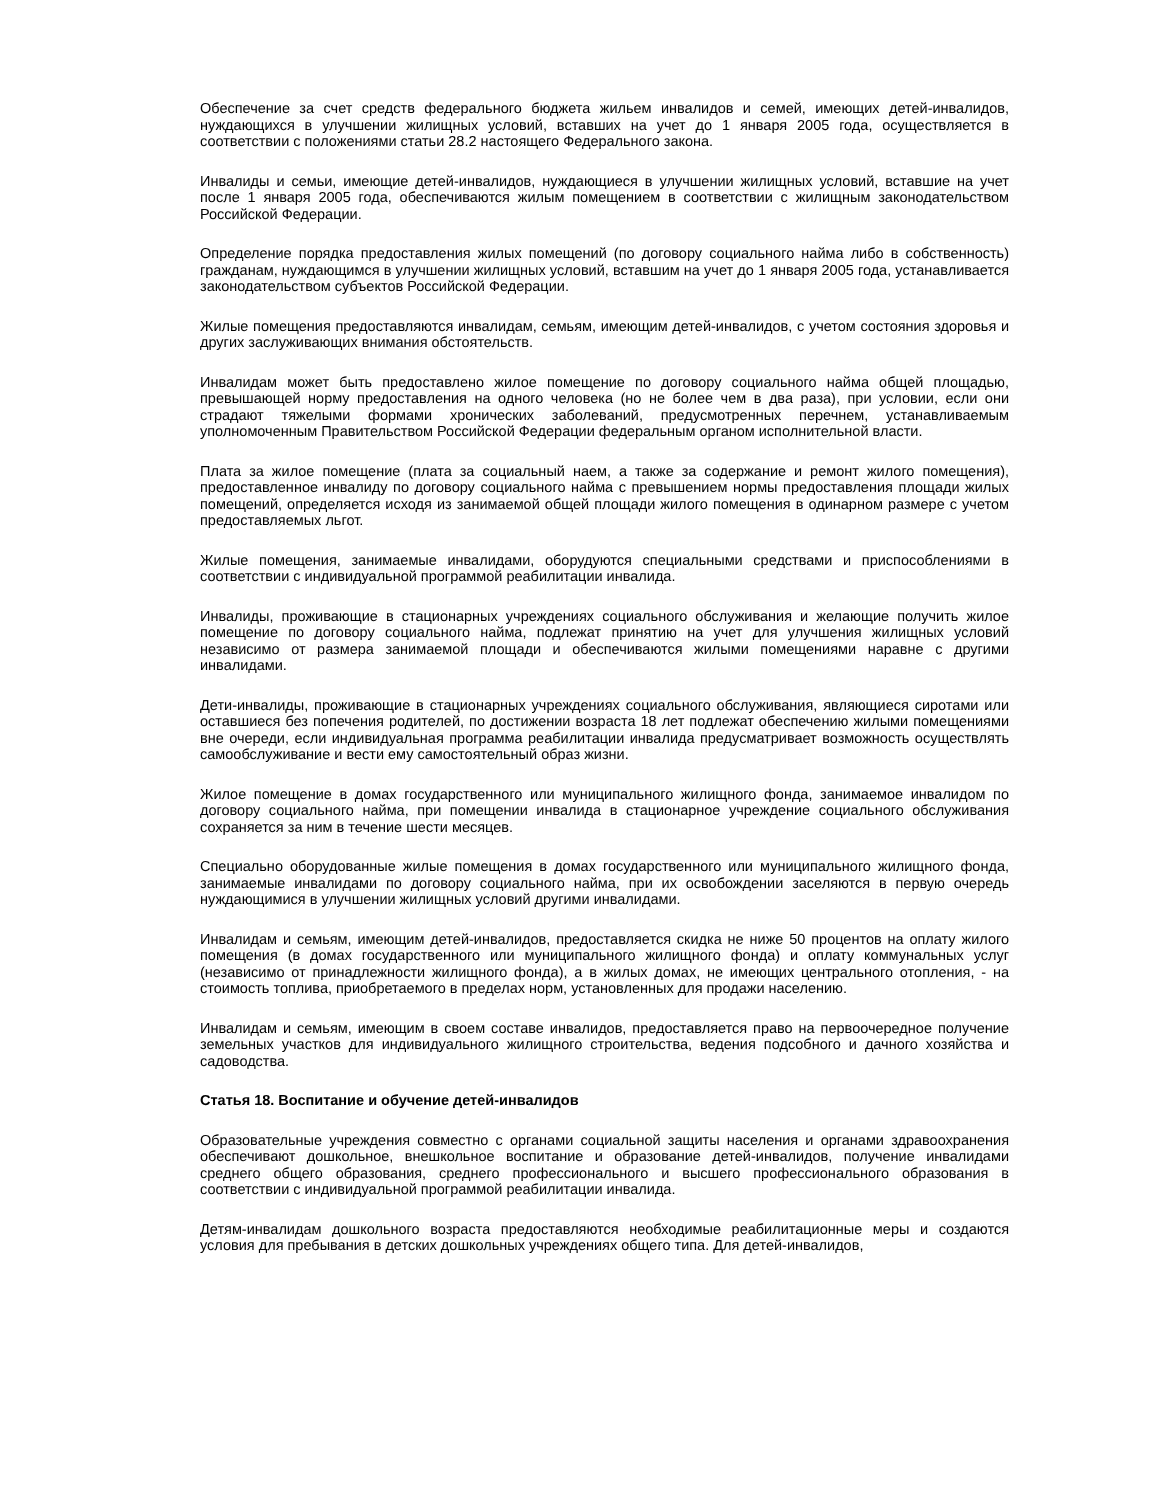Обеспечение за счет средств федерального бюджета жильем инвалидов и семей, имеющих детей-инвалидов, нуждающихся в улучшении жилищных условий, вставших на учет до 1 января 2005 года, осуществляется в соответствии с положениями статьи 28.2 настоящего Федерального закона.
Инвалиды и семьи, имеющие детей-инвалидов, нуждающиеся в улучшении жилищных условий, вставшие на учет после 1 января 2005 года, обеспечиваются жилым помещением в соответствии с жилищным законодательством Российской Федерации.
Определение порядка предоставления жилых помещений (по договору социального найма либо в собственность) гражданам, нуждающимся в улучшении жилищных условий, вставшим на учет до 1 января 2005 года, устанавливается законодательством субъектов Российской Федерации.
Жилые помещения предоставляются инвалидам, семьям, имеющим детей-инвалидов, с учетом состояния здоровья и других заслуживающих внимания обстоятельств.
Инвалидам может быть предоставлено жилое помещение по договору социального найма общей площадью, превышающей норму предоставления на одного человека (но не более чем в два раза), при условии, если они страдают тяжелыми формами хронических заболеваний, предусмотренных перечнем, устанавливаемым уполномоченным Правительством Российской Федерации федеральным органом исполнительной власти.
Плата за жилое помещение (плата за социальный наем, а также за содержание и ремонт жилого помещения), предоставленное инвалиду по договору социального найма с превышением нормы предоставления площади жилых помещений, определяется исходя из занимаемой общей площади жилого помещения в одинарном размере с учетом предоставляемых льгот.
Жилые помещения, занимаемые инвалидами, оборудуются специальными средствами и приспособлениями в соответствии с индивидуальной программой реабилитации инвалида.
Инвалиды, проживающие в стационарных учреждениях социального обслуживания и желающие получить жилое помещение по договору социального найма, подлежат принятию на учет для улучшения жилищных условий независимо от размера занимаемой площади и обеспечиваются жилыми помещениями наравне с другими инвалидами.
Дети-инвалиды, проживающие в стационарных учреждениях социального обслуживания, являющиеся сиротами или оставшиеся без попечения родителей, по достижении возраста 18 лет подлежат обеспечению жилыми помещениями вне очереди, если индивидуальная программа реабилитации инвалида предусматривает возможность осуществлять самообслуживание и вести ему самостоятельный образ жизни.
Жилое помещение в домах государственного или муниципального жилищного фонда, занимаемое инвалидом по договору социального найма, при помещении инвалида в стационарное учреждение социального обслуживания сохраняется за ним в течение шести месяцев.
Специально оборудованные жилые помещения в домах государственного или муниципального жилищного фонда, занимаемые инвалидами по договору социального найма, при их освобождении заселяются в первую очередь нуждающимися в улучшении жилищных условий другими инвалидами.
Инвалидам и семьям, имеющим детей-инвалидов, предоставляется скидка не ниже 50 процентов на оплату жилого помещения (в домах государственного или муниципального жилищного фонда) и оплату коммунальных услуг (независимо от принадлежности жилищного фонда), а в жилых домах, не имеющих центрального отопления, - на стоимость топлива, приобретаемого в пределах норм, установленных для продажи населению.
Инвалидам и семьям, имеющим в своем составе инвалидов, предоставляется право на первоочередное получение земельных участков для индивидуального жилищного строительства, ведения подсобного и дачного хозяйства и садоводства.
Статья 18. Воспитание и обучение детей-инвалидов
Образовательные учреждения совместно с органами социальной защиты населения и органами здравоохранения обеспечивают дошкольное, внешкольное воспитание и образование детей-инвалидов, получение инвалидами среднего общего образования, среднего профессионального и высшего профессионального образования в соответствии с индивидуальной программой реабилитации инвалида.
Детям-инвалидам дошкольного возраста предоставляются необходимые реабилитационные меры и создаются условия для пребывания в детских дошкольных учреждениях общего типа. Для детей-инвалидов,